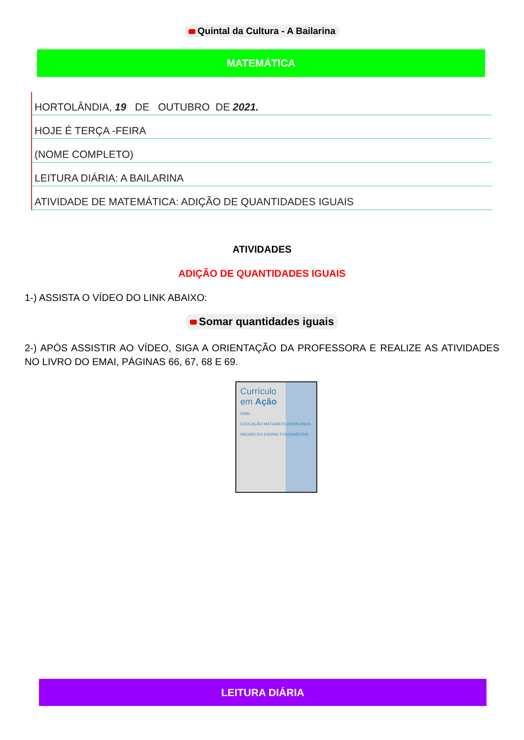Quintal da Cultura - A Bailarina
MATEMÁTICA
HORTOLÂNDIA, 19 DE OUTUBRO DE 2021.
HOJE É TERÇA -FEIRA
(NOME COMPLETO)
LEITURA DIÁRIA: A BAILARINA
ATIVIDADE DE MATEMÁTICA: ADIÇÃO DE QUANTIDADES IGUAIS
ATIVIDADES
ADIÇÃO DE QUANTIDADES IGUAIS
1-) ASSISTA O VÍDEO DO LINK ABAIXO:
Somar quantidades iguais
2-) APÓS ASSISTIR AO VÍDEO, SIGA A ORIENTAÇÃO DA PROFESSORA E REALIZE AS ATIVIDADES NO LIVRO DO EMAI, PÁGINAS 66, 67, 68 E 69.
Currículo
em Ação
EMAI
EDUCAÇÃO MATEMÁTICA NOS ANOS INICIAIS DO ENSINO FUNDAMENTAL
LEITURA DIÁRIA